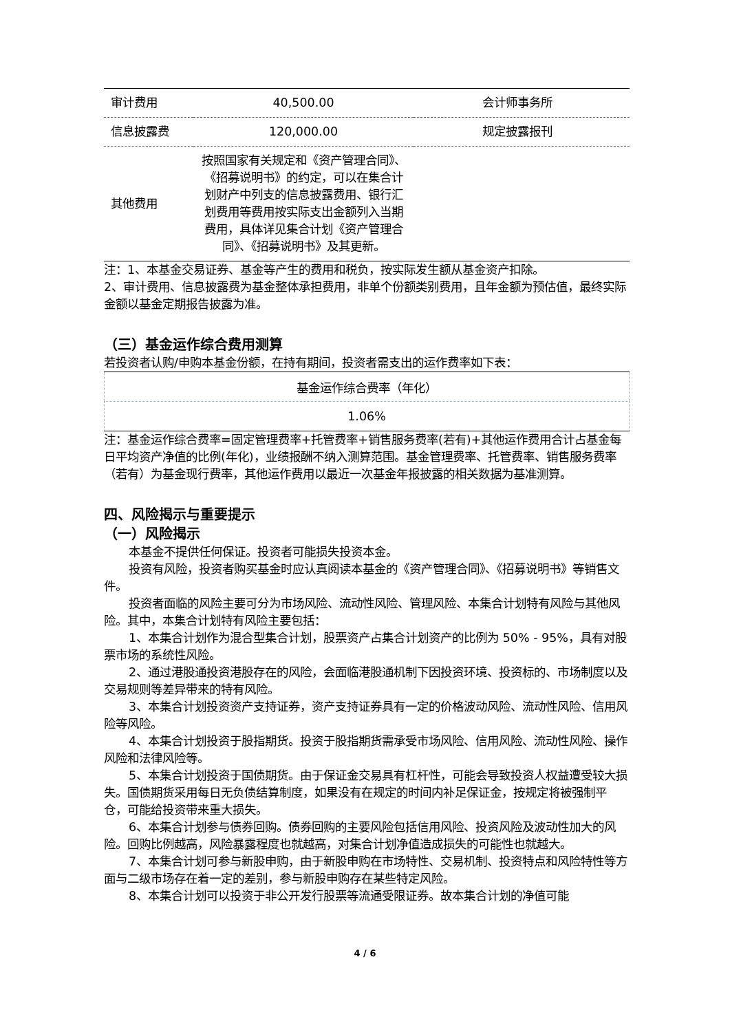| 审计费用 | 40,500.00 | 会计师事务所 |
| 信息披露费 | 120,000.00 | 规定披露报刊 |
| 其他费用 | 按照国家有关规定和《资产管理合同》、《招募说明书》的约定，可以在集合计划财产中列支的信息披露费用、银行汇划费用等费用按实际支出金额列入当期费用，具体详见集合计划《资产管理合同》、《招募说明书》及其更新。 | |
注：1、本基金交易证券、基金等产生的费用和税负，按实际发生额从基金资产扣除。
2、审计费用、信息披露费为基金整体承担费用，非单个份额类别费用，且年金额为预估值，最终实际金额以基金定期报告披露为准。
（三）基金运作综合费用测算
若投资者认购/申购本基金份额，在持有期间，投资者需支出的运作费率如下表：
| 基金运作综合费率（年化） |
| 1.06% |
注：基金运作综合费率=固定管理费率+托管费率+销售服务费率(若有)+其他运作费用合计占基金每日平均资产净值的比例(年化)，业绩报酬不纳入测算范围。基金管理费率、托管费率、销售服务费率（若有）为基金现行费率，其他运作费用以最近一次基金年报披露的相关数据为基准测算。
四、风险揭示与重要提示
（一）风险揭示
本基金不提供任何保证。投资者可能损失投资本金。
投资有风险，投资者购买基金时应认真阅读本基金的《资产管理合同》、《招募说明书》等销售文件。
投资者面临的风险主要可分为市场风险、流动性风险、管理风险、本集合计划特有风险与其他风险。其中，本集合计划特有风险主要包括：
1、本集合计划作为混合型集合计划，股票资产占集合计划资产的比例为 50% - 95%，具有对股票市场的系统性风险。
2、通过港股通投资港股存在的风险，会面临港股通机制下因投资环境、投资标的、市场制度以及交易规则等差异带来的特有风险。
3、本集合计划投资资产支持证券，资产支持证券具有一定的价格波动风险、流动性风险、信用风险等风险。
4、本集合计划投资于股指期货。投资于股指期货需承受市场风险、信用风险、流动性风险、操作风险和法律风险等。
5、本集合计划投资于国债期货。由于保证金交易具有杠杆性，可能会导致投资人权益遭受较大损失。国债期货采用每日无负债结算制度，如果没有在规定的时间内补足保证金，按规定将被强制平仓，可能给投资带来重大损失。
6、本集合计划参与债券回购。债券回购的主要风险包括信用风险、投资风险及波动性加大的风险。回购比例越高，风险暴露程度也就越高，对集合计划净值造成损失的可能性也就越大。
7、本集合计划可参与新股申购，由于新股申购在市场特性、交易机制、投资特点和风险特性等方面与二级市场存在着一定的差别，参与新股申购存在某些特定风险。
8、本集合计划可以投资于非公开发行股票等流通受限证券。故本集合计划的净值可能
4 / 6